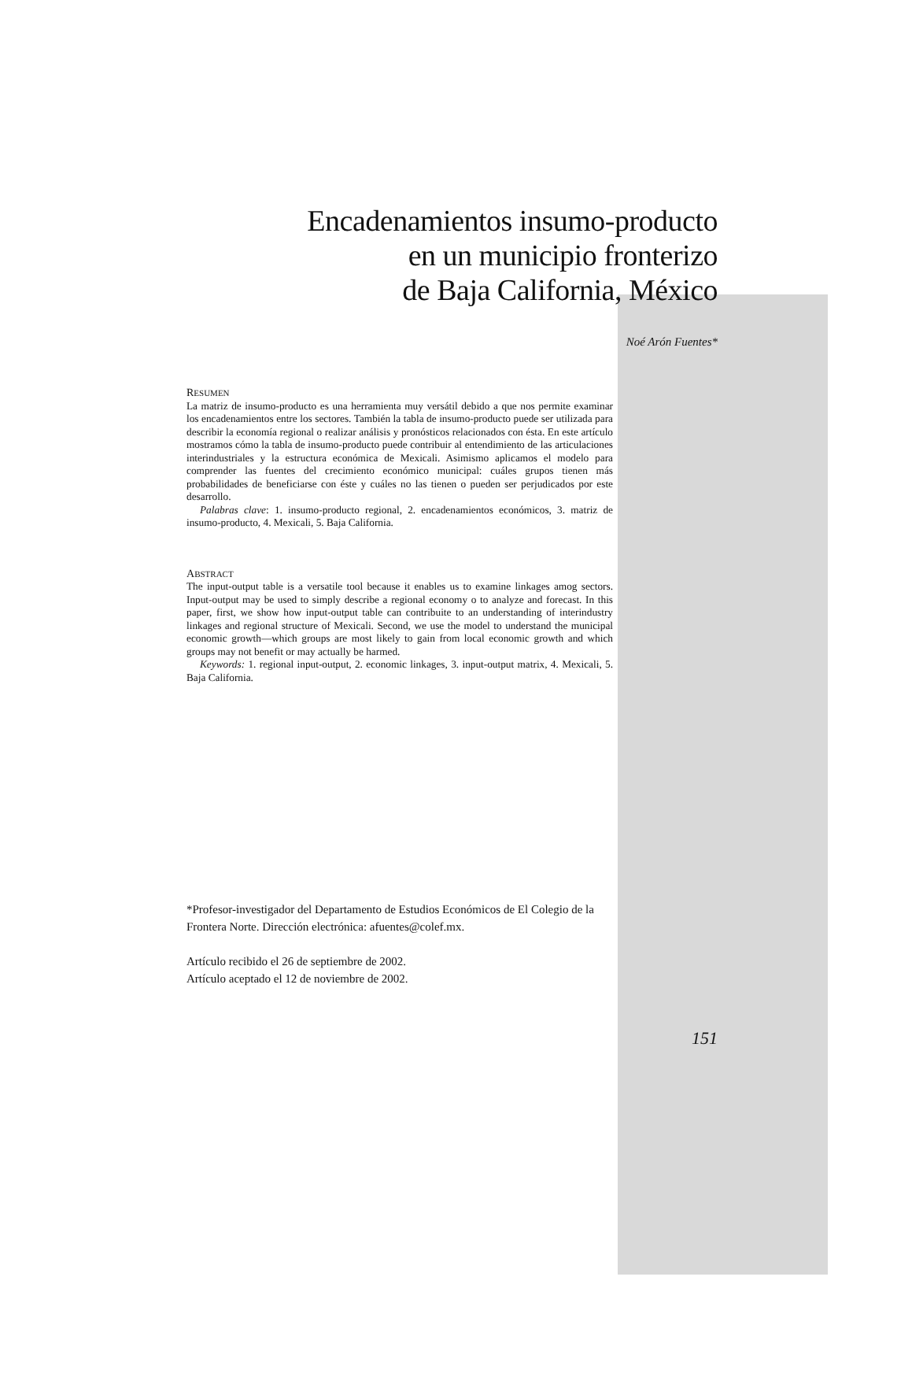Encadenamientos insumo-producto
en un municipio fronterizo
de Baja California, México
Noé Arón Fuentes*
RESUMEN
La matriz de insumo-producto es una herramienta muy versátil debido a que nos permite examinar los encadenamientos entre los sectores. También la tabla de insumo-producto puede ser utilizada para describir la economía regional o realizar análisis y pronósticos relacionados con ésta. En este artículo mostramos cómo la tabla de insumo-producto puede contribuir al entendimiento de las articulaciones interindustriales y la estructura económica de Mexicali. Asimismo aplicamos el modelo para comprender las fuentes del crecimiento económico municipal: cuáles grupos tienen más probabilidades de beneficiarse con éste y cuáles no las tienen o pueden ser perjudicados por este desarrollo.
Palabras clave: 1. insumo-producto regional, 2. encadenamientos económicos, 3. matriz de insumo-producto, 4. Mexicali, 5. Baja California.
ABSTRACT
The input-output table is a versatile tool because it enables us to examine linkages amog sectors. Input-output may be used to simply describe a regional economy o to analyze and forecast. In this paper, first, we show how input-output table can contribuite to an understanding of interindustry linkages and regional structure of Mexicali. Second, we use the model to understand the municipal economic growth—which groups are most likely to gain from local economic growth and which groups may not benefit or may actually be harmed.
Keywords: 1. regional input-output, 2. economic linkages, 3. input-output matrix, 4. Mexicali, 5. Baja California.
*Profesor-investigador del Departamento de Estudios Económicos de El Colegio de la Frontera Norte. Dirección electrónica: afuentes@colef.mx.
Artículo recibido el 26 de septiembre de 2002.
Artículo aceptado el 12 de noviembre de 2002.
151